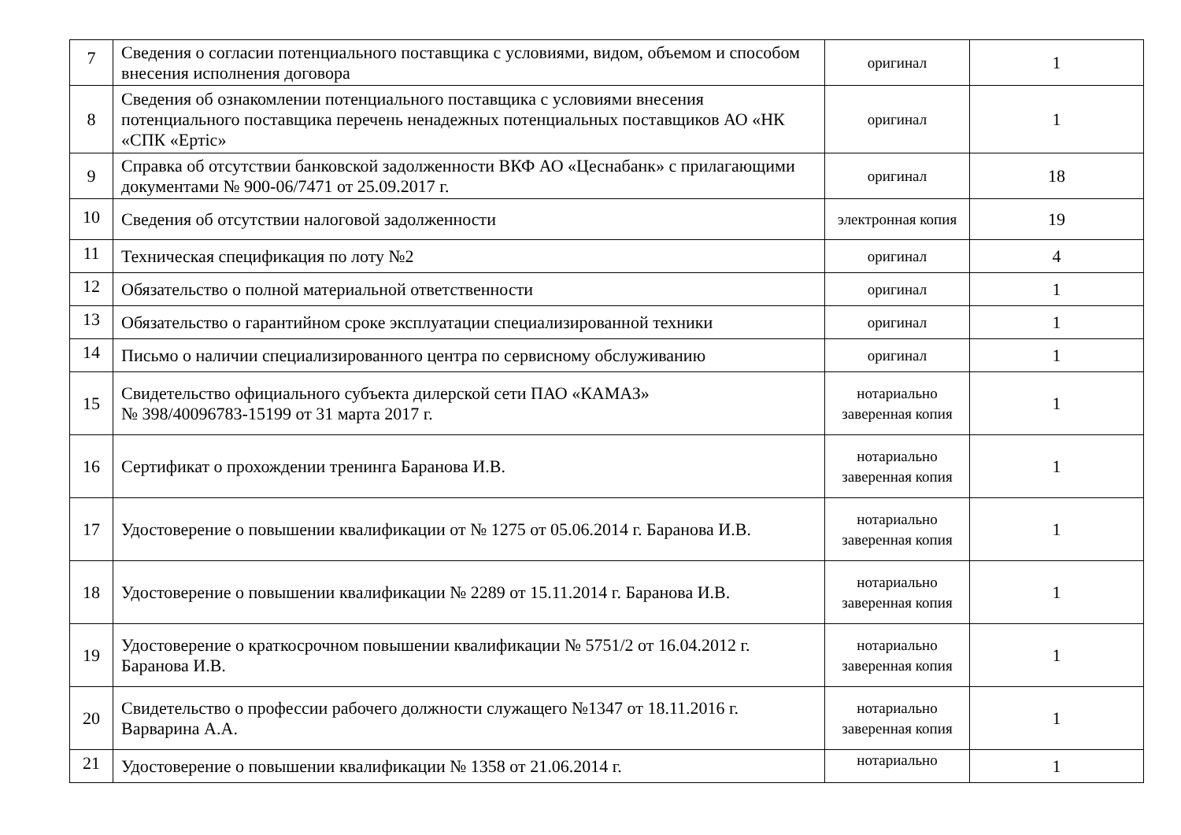| 7 | Сведения о согласии потенциального поставщика с условиями, видом, объемом и способом внесения исполнения договора | оригинал | 1 |
| 8 | Сведения об ознакомлении потенциального поставщика с условиями внесения потенциального поставщика перечень ненадежных потенциальных поставщиков АО «НК «СПК «Ертіс» | оригинал | 1 |
| 9 | Справка об отсутствии банковской задолженности ВКФ АО «Цеснабанк» с прилагающими документами № 900-06/7471 от 25.09.2017 г. | оригинал | 18 |
| 10 | Сведения об отсутствии налоговой задолженности | электронная копия | 19 |
| 11 | Техническая спецификация по лоту №2 | оригинал | 4 |
| 12 | Обязательство о полной материальной ответственности | оригинал | 1 |
| 13 | Обязательство о гарантийном сроке эксплуатации специализированной техники | оригинал | 1 |
| 14 | Письмо о наличии специализированного центра по сервисному обслуживанию | оригинал | 1 |
| 15 | Свидетельство официального субъекта дилерской сети ПАО «КАМАЗ» № 398/40096783-15199 от 31 марта 2017 г. | нотариально заверенная копия | 1 |
| 16 | Сертификат о прохождении тренинга Баранова И.В. | нотариально заверенная копия | 1 |
| 17 | Удостоверение о повышении квалификации от № 1275 от 05.06.2014 г. Баранова И.В. | нотариально заверенная копия | 1 |
| 18 | Удостоверение о повышении квалификации № 2289 от 15.11.2014 г. Баранова И.В. | нотариально заверенная копия | 1 |
| 19 | Удостоверение о краткосрочном повышении квалификации № 5751/2 от 16.04.2012 г. Баранова И.В. | нотариально заверенная копия | 1 |
| 20 | Свидетельство о профессии рабочего должности служащего №1347 от 18.11.2016 г. Варварина А.А. | нотариально заверенная копия | 1 |
| 21 | Удостоверение о повышении квалификации № 1358 от 21.06.2014 г. | нотариально | 1 |